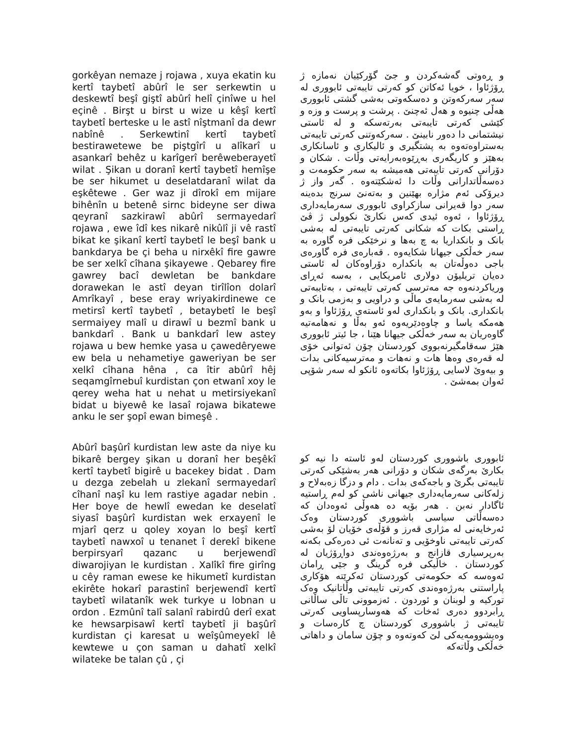gorkêyan nemaze j rojawa , xuya ekatin ku kertî taybetî abûrî le ser serkewtin u deskewtî beşî giştî abûrî helî çinîwe u hel eçinê . Birşt u birst u wize u kêşî kertî taybetî berteske u le astî nîştmanî da dewr nabînê . Serkewtinî kertî taybetî bestirawetewe be piştgîrî u alîkarî u asankarî behêz u karîgerî berêweberayetî wilat . Şikan u doranî kertî taybetî hemîşe be ser hikumet u deselatdaranî wilat da eşkêtewe . Ger waz ji dîrokî em mijare bihênîn u betenê sirnc bideyne ser diwa qeyranî sazkirawî abûrî sermayedarî rojawa , ewe îdî kes nikarê nikûlî ji vê rastî bikat ke şikanî kertî taybetî le beşî bank u bankdarya be çi beha u nirxêkî fire gawre be ser xelkî cîhana şikayewe . Qebarey fire gawrey bacî dewletan be bankdare dorawekan le astî deyan tirîlîon dolarî Amrîkayî , bese eray wriyakirdinewe ce metirsî kertî taybetî , betaybetî le beşî sermaiyey malî u dirawî u bezmî bank u bankdarî . Bank u bankdarî lew astey rojawa u bew hemke yasa u çawedêryewe ew bela u nehametiye gaweriyan be ser xelkî cîhana hêna , ca îtir abûrî hêj seqamgîrnebuî kurdistan çon etwanî xoy le qerey weha hat u nehat u metirsiyekanî bidat u biyewê ke lasaî rojawa bikatewe anku le ser şopî ewan bimeşê .
و ڕەوتی گەشەکردن و جێ گۆرکێیان نەمازە ژ ڕۆژئاوا ، خویا ئەکاتن کو کەرتی تایبەتی ئابووری لە سەر سەرکەوتن و دەسکەوتی بەشی گشتی ئابووری هەڵی چنیوە و هەل ئەچنێ . پرشت و پرست و وزە و کێشی کەرتی تایبەتی بەرتەسکە و لە ئاستی نیشتمانی دا دەور نابینێ . سەرکەوتنی کەرتی تایبەتی بەستراوەتەوە بە پشتگیری و ئالیکاری و ئاسانکاری بەهێز و کاریگەری بەڕێوەبەرایەتی وڵات . شکان و دۆرانی کەرتی تایبەتی هەمیشە بە سەر حکومەت و دەسەڵاتدارانی وڵات دا ئەشکێتەوە . گەر واز ژ دیرۆکی ئەم مژارە بهێنین و بەتەنێ سرنج بدەینە سەر دوا قەیرانی سازکراوی ئابووری سەرمایەداری ڕۆژئاوا ، ئەوە ئیدی کەس نکارێ نکوولی ژ ڤێ ڕاستی بکات کە شکانی کەرتی تایبەتی لە بەشی بانک و بانکداریا بە چ بەها و نرخێکی فرە گاورە بە سەر خەڵکی جیهانا شکایەوە . قەبارەی فرە گاورەی باجی دەوڵەتان بە بانکدارە دۆراوەکان لە ئاستی دەیان تریلیۆن دولاری ئامریکایی ، بەسە ئەڕای وریاکردنەوە جە مەترسی کەرتی تایبەتی ، بەتایبەتی لە بەشی سەرمایەی ماڵی و دراویی و بەزمی بانک و بانکداری. بانک و بانکداری لەو ئاستەی ڕۆژئاوا و بەو هەمکە یاسا و چاوەدێریەوە ئەو بەڵا و نەهامەتیە گاوەریان بە سەر خەڵکی جیهانا هێنا ، جا ئیتر ئابووری هێژ سەقامگیرنەبووی کوردستان چۆن ئەتوانی خۆی لە قەرەی وەها هات و نەهات و مەترسیەکانی بدات و بیەوێ لاسایی ڕۆژئاوا بکاتەوە ئانکو لە سەر شۆپی ئەوان بمەشێ .
Abûrî başûrî kurdistan lew aste da niye ku bikarê bergey şikan u doranî her beşêkî kertî taybetî bigirê u bacekey bidat . Dam u dezga zebelah u zlekanî sermayedarî cîhanî naşî ku lem rastiye agadar nebin . Her boye de hewlî ewedan ke deselatî siyasî başûrî kurdistan wek erxayenî le mjarî qerz u qoley xoyan lo beşî kertî taybetî nawxoî u tenanet î derekî bikene berpirsyarî qazanc u berjewendî diwarojiyan le kurdistan . Xalîkî fire girîng u cêy raman ewese ke hikumetî kurdistan ekirête hokarî parastinî berjewendî kertî taybetî wilatanîk wek turkye u lobnan u ordon . Ezmûnî talî salanî rabirdû derî exat ke hewsarpisawî kertî taybetî ji başûrî kurdistan çi karesat u weîşûmeyekî lê kewtewe u çon saman u dahatî xelkî wilateke be talan çû , çi
ئابووری باشووری کوردستان لەو ئاستە دا نیە کو بکارێ بەرگەی شکان و دۆرانی هەر بەشێکی کەرتی تایبەتی بگرێ و باجەکەی بدات . دام و دزگا زەبەلاح و زلەکانی سەرمایەداری جیهانی ناشی کو لەم ڕاستیە ئاگادار نەبن . هەر بۆیە دە هەوڵی ئەوەدان کە دەسەڵاتی سیاسی باشووری کوردستان وەک ئەرخایەنی لە مژاری قەرز و قۆڵەی خۆیان لۆ بەشی کەرتی تایبەتی ناوخۆیی و تەنانەت ئی دەرەکی بکەنە بەرپرسیاری قازانج و بەرژەوەندی دواڕۆژیان لە کوردستان . خاڵیکی فرە گرینگ و جێی ڕامان ئەوەسە کە حکومەتی کوردستان ئەکرێتە هۆکاری پاراستنی بەرژەوەندی کەرتی تایبەتی وڵاتانیک وەک تورکیە و لوبنان و ئوردون . ئەزموونی تاڵی ساڵانی ڕابردوو دەری ئەخات کە هەوسارپساویی کەرتی تایبەتی ژ باشووری کوردستان چ کارەسات و وەیشوومەیەکی لێ کەوتەوە و چۆن سامان و داهاتی خەڵکی وڵاتەکە